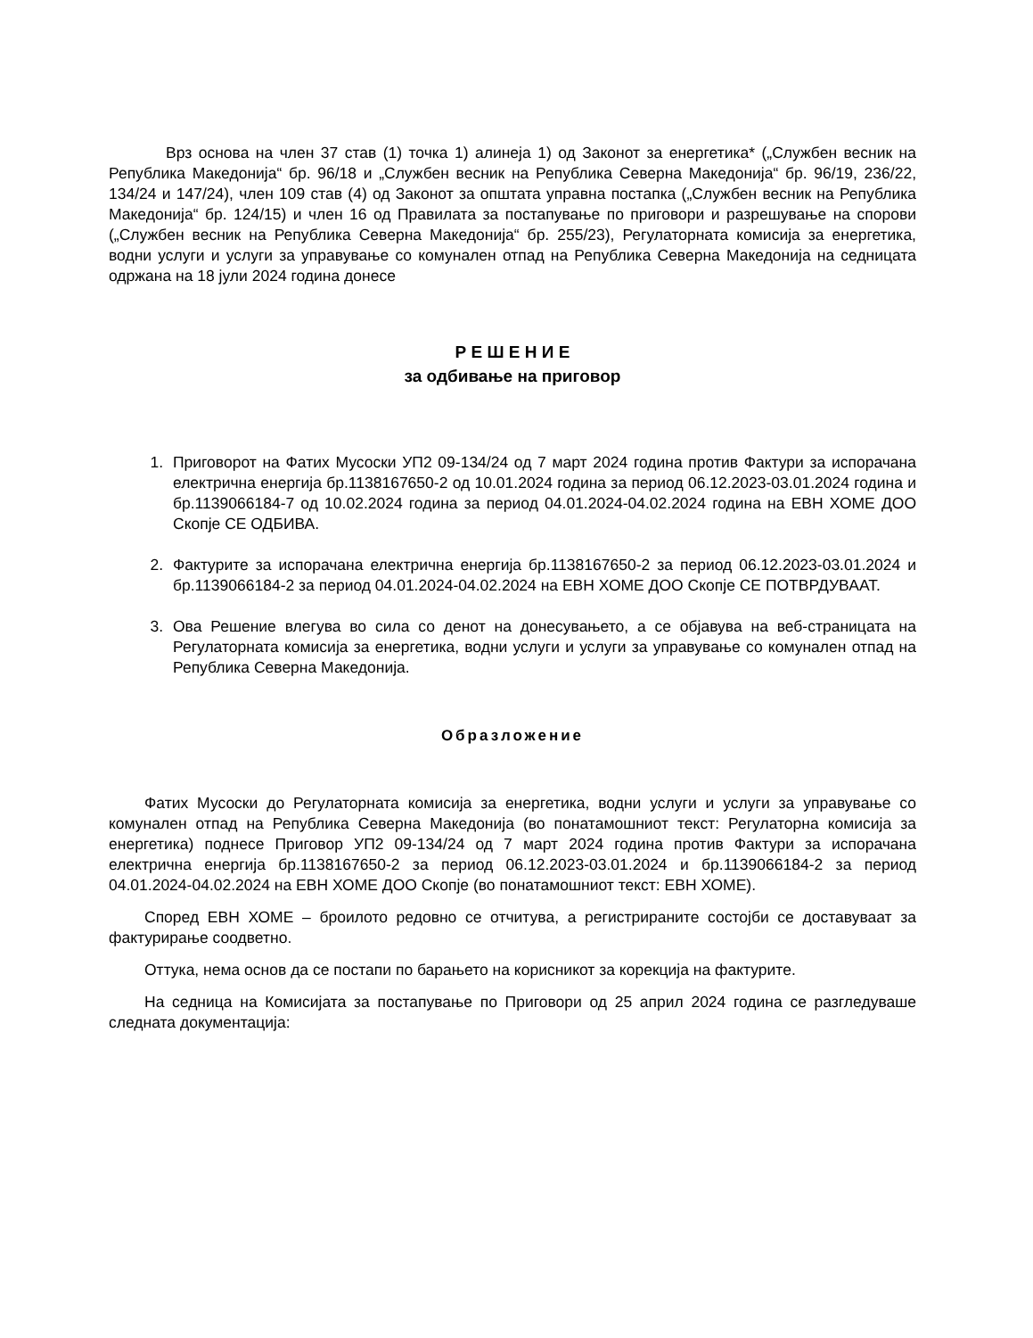Врз основа на член 37 став (1) точка 1) алинеја 1) од Законот за енергетика* („Службен весник на Република Македонија“ бр. 96/18 и „Службен весник на Република Северна Македонија“ бр. 96/19, 236/22, 134/24 и 147/24), член 109 став (4) од Законот за општата управна постапка („Службен весник на Република Македонија“ бр. 124/15) и член 16 од Правилата за постапување по приговори и разрешување на спорови („Службен весник на Република Северна Македонија“ бр. 255/23), Регулаторната комисија за енергетика, водни услуги и услуги за управување со комунален отпад на Република Северна Македонија на седницата одржана на 18 јули 2024 година донесе
Р Е Ш Е Н И Е
за одбивање на приговор
1. Приговорот на Фатих Мусоски УП2 09-134/24 од 7 март 2024 година против Фактури за испорачана електрична енергија бр.1138167650-2 од 10.01.2024 година за период 06.12.2023-03.01.2024 година и бр.1139066184-7 од 10.02.2024 година за период 04.01.2024-04.02.2024 година на ЕВН ХОМЕ ДОО Скопје СЕ ОДБИВА.
2. Фактурите за испорачана електрична енергија бр.1138167650-2 за период 06.12.2023-03.01.2024 и бр.1139066184-2 за период 04.01.2024-04.02.2024 на ЕВН ХОМЕ ДОО Скопје СЕ ПОТВРДУВААТ.
3. Ова Решение влегува во сила со денот на донесувањето, а се објавува на веб-страницата на Регулаторната комисија за енергетика, водни услуги и услуги за управување со комунален отпад на Република Северна Македонија.
Образложение
Фатих Мусоски до Регулаторната комисија за енергетика, водни услуги и услуги за управување со комунален отпад на Република Северна Македонија (во понатамошниот текст: Регулаторна комисија за енергетика) поднесе Приговор УП2 09-134/24 од 7 март 2024 година против Фактури за испорачана електрична енергија бр.1138167650-2 за период 06.12.2023-03.01.2024 и бр.1139066184-2 за период 04.01.2024-04.02.2024 на ЕВН ХОМЕ ДОО Скопје (во понатамошниот текст: ЕВН ХОМЕ).
Според ЕВН ХОМЕ – броилото редовно се отчитува, а регистрираните состојби се доставуваат за фактурирање соодветно.
Оттука, нема основ да се постапи по барањето на корисникот за корекција на фактурите.
На седница на Комисијата за постапување по Приговори од 25 април 2024 година се разгледуваше следната документација: